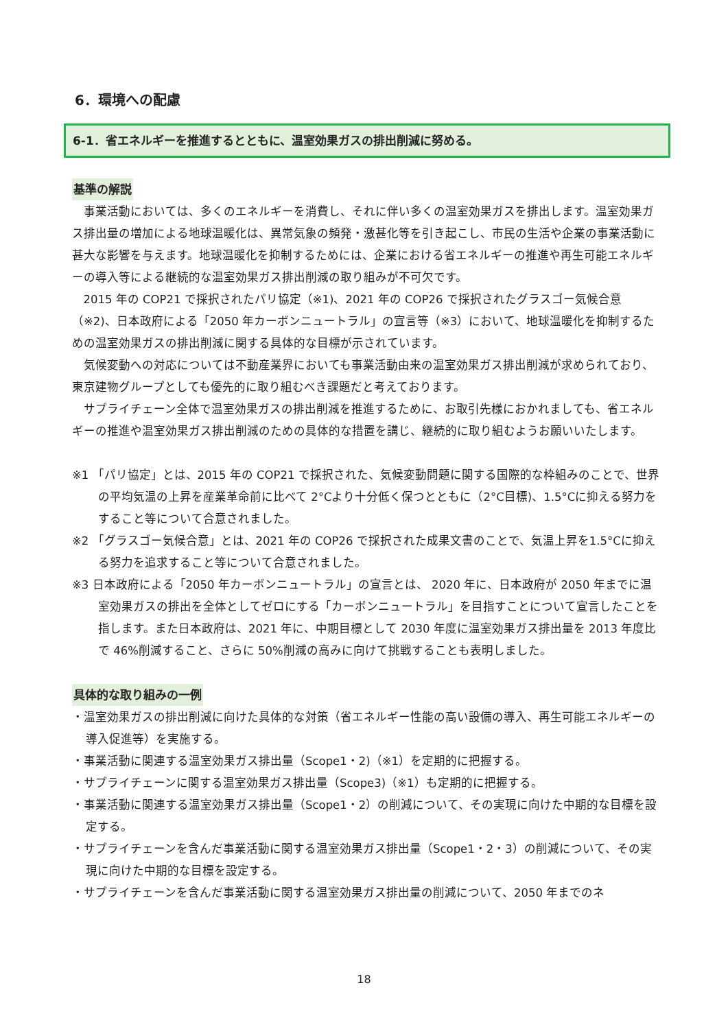6．環境への配慮
6-1．省エネルギーを推進するとともに、温室効果ガスの排出削減に努める。
基準の解説
事業活動においては、多くのエネルギーを消費し、それに伴い多くの温室効果ガスを排出します。温室効果ガス排出量の増加による地球温暖化は、異常気象の頻発・激甚化等を引き起こし、市民の生活や企業の事業活動に甚大な影響を与えます。地球温暖化を抑制するためには、企業における省エネルギーの推進や再生可能エネルギーの導入等による継続的な温室効果ガス排出削減の取り組みが不可欠です。
2015 年の COP21 で採択されたパリ協定（※1)、2021 年の COP26 で採択されたグラスゴー気候合意（※2)、日本政府による「2050 年カーボンニュートラル」の宣言等（※3）において、地球温暖化を抑制するための温室効果ガスの排出削減に関する具体的な目標が示されています。
気候変動への対応については不動産業界においても事業活動由来の温室効果ガス排出削減が求められており、東京建物グループとしても優先的に取り組むべき課題だと考えております。
サプライチェーン全体で温室効果ガスの排出削減を推進するために、お取引先様におかれましても、省エネルギーの推進や温室効果ガス排出削減のための具体的な措置を講じ、継続的に取り組むようお願いいたします。
※1 「パリ協定」とは、2015 年の COP21 で採択された、気候変動問題に関する国際的な枠組みのことで、世界の平均気温の上昇を産業革命前に比べて 2°Cより十分低く保つとともに（2°C目標)、1.5°Cに抑える努力をすること等について合意されました。
※2 「グラスゴー気候合意」とは、2021 年の COP26 で採択された成果文書のことで、気温上昇を1.5°Cに抑える努力を追求すること等について合意されました。
※3 日本政府による「2050 年カーボンニュートラル」の宣言とは、 2020 年に、日本政府が 2050 年までに温室効果ガスの排出を全体としてゼロにする「カーボンニュートラル」を目指すことについて宣言したことを指します。また日本政府は、2021 年に、中期目標として 2030 年度に温室効果ガス排出量を 2013 年度比で 46%削減すること、さらに 50%削減の高みに向けて挑戦することも表明しました。
具体的な取り組みの一例
・温室効果ガスの排出削減に向けた具体的な対策（省エネルギー性能の高い設備の導入、再生可能エネルギーの導入促進等）を実施する。
・事業活動に関連する温室効果ガス排出量（Scope1・2)（※1）を定期的に把握する。
・サプライチェーンに関する温室効果ガス排出量（Scope3)（※1）も定期的に把握する。
・事業活動に関連する温室効果ガス排出量（Scope1・2）の削減について、その実現に向けた中期的な目標を設定する。
・サプライチェーンを含んだ事業活動に関する温室効果ガス排出量（Scope1・2・3）の削減について、その実現に向けた中期的な目標を設定する。
・サプライチェーンを含んだ事業活動に関する温室効果ガス排出量の削減について、2050 年までのネ
18